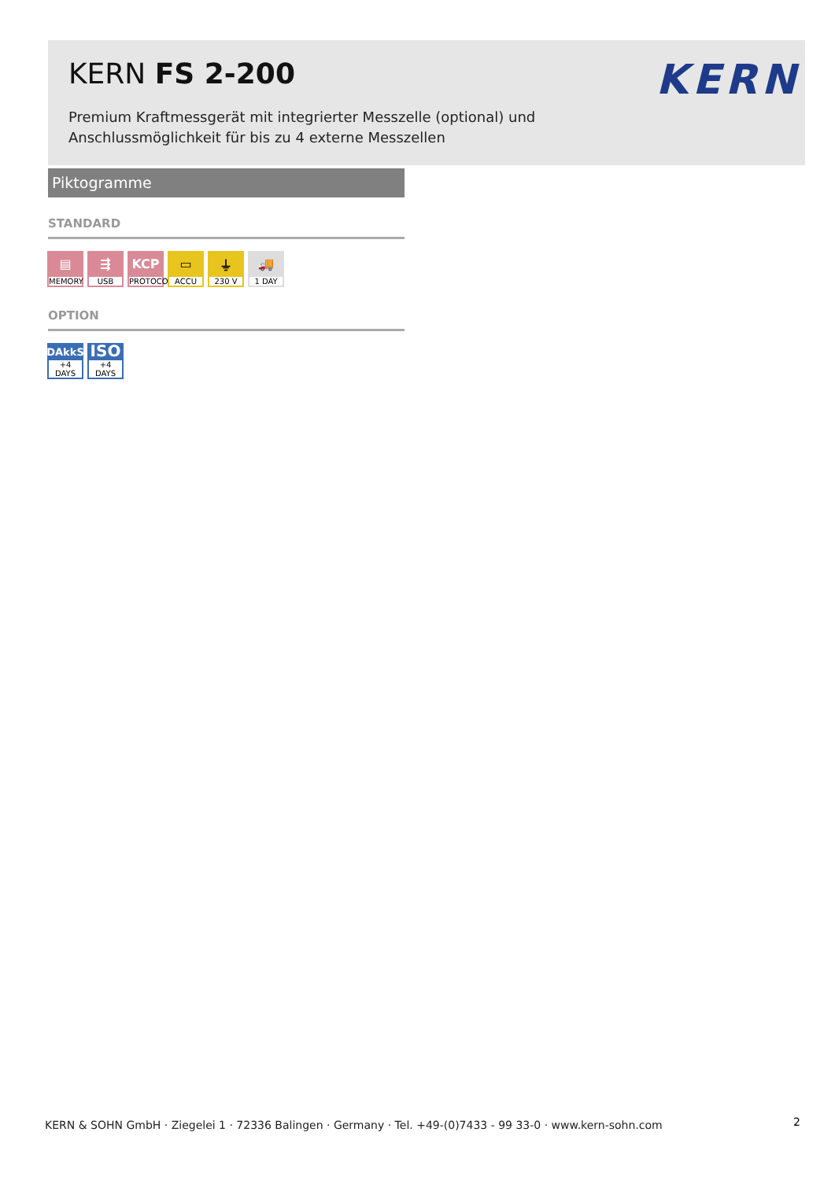KERN FS 2-200
Premium Kraftmessgerät mit integrierter Messzelle (optional) und
Anschlussmöglichkeit für bis zu 4 externe Messzellen
KERN
Piktogramme
STANDARD
▤
MEMORY
⇶
USB
KCP
PROTOCOL
▭
ACCU
⏚
230 V
🚚
1 DAY
OPTION
DAkkS
+4 DAYS
ISO
+4 DAYS
KERN & SOHN GmbH · Ziegelei 1 · 72336 Balingen · Germany · Tel. +49-(0)7433 - 99 33-0 · www.kern-sohn.com
2